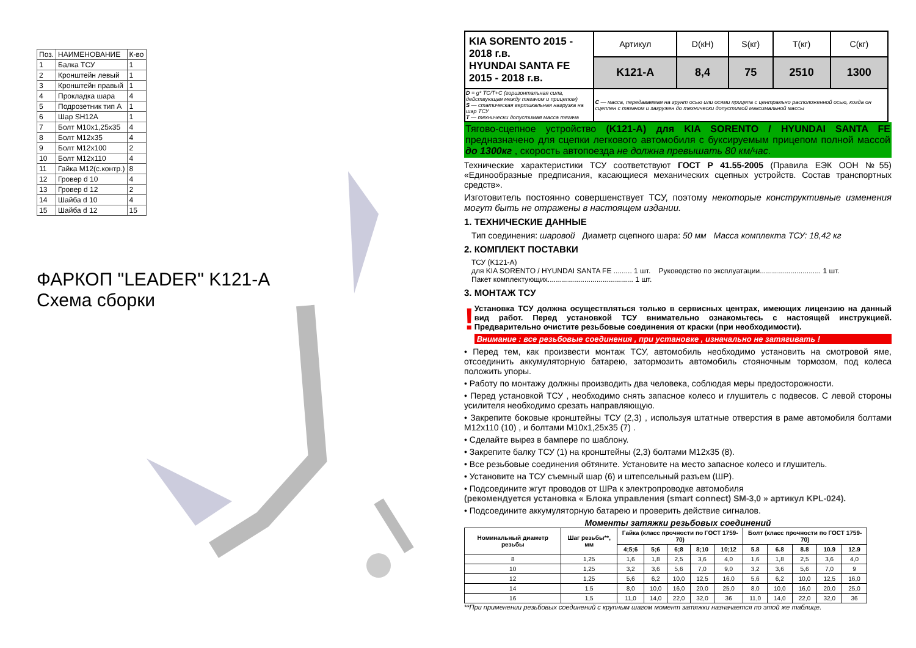| Поз. | НАИМЕНОВАНИЕ | К-во |
| 1 | Балка ТСУ | 1 |
| 2 | Кронштейн левый | 1 |
| 3 | Кронштейн правый | 1 |
| 4 | Прокладка шара | 4 |
| 5 | Подрозетник тип А | 1 |
| 6 | Шар SH12A | 1 |
| 7 | Болт М10х1,25х35 | 4 |
| 8 | Болт М12х35 | 4 |
| 9 | Болт М12х100 | 2 |
| 10 | Болт М12х110 | 4 |
| 11 | Гайка М12(с.контр.) | 8 |
| 12 | Гровер d 10 | 4 |
| 13 | Гровер d 12 | 2 |
| 14 | Шайба d 10 | 4 |
| 15 | Шайба d 12 | 15 |
ФАРКОП "LEADER" K121-A
Схема сборки
| KIA SORENTO 2015 - 2018 г.в. HYUNDAI SANTA FE 2015 - 2018 г.в. | Артикул | D(кН) | S(кг) | T(кг) | C(кг) |
| | K121-A | 8,4 | 75 | 2510 | 1300 |
| D = g* ТС/Т+С (горизонтальная сила, действующая между тягачом и прицепом) S — статическая вертикальная нагрузка на шар ТСУ T — технически допустимая масса тягача | C — масса, передаваемая на грунт осью или осями прицепа с центрально расположенной осью, когда он сцеплен с тягачом и загружен до технически допустимой максимальной массы | | | | |
Тягово-сцепное устройство (K121-A) для KIA SORENTO / HYUNDAI SANTA FE предназначено для сцепки легкового автомобиля с буксируемым прицепом полной массой до 1300кг , скорость автопоезда не должна превышать 80 км/час.
Технические характеристики ТСУ соответствуют ГОСТ Р 41.55-2005 (Правила ЕЭК ООН №55) «Единообразные предписания, касающиеся механических сцепных устройств. Состав транспортных средств».
Изготовитель постоянно совершенствует ТСУ, поэтому некоторые конструктивные изменения могут быть не отражены в настоящем издании.
1. ТЕХНИЧЕСКИЕ ДАННЫЕ
Тип соединения: шаровой Диаметр сцепного шара: 50 мм Масса комплекта ТСУ: 18,42 кг
2. КОМПЛЕКТ ПОСТАВКИ
ТСУ (K121-A)
для KIA SORENTO / HYUNDAI SANTA FE ......... 1 шт. Руководство по эксплуатации.............................. 1 шт.
Пакет комплектующих.......................................... 1 шт.
3. МОНТАЖ ТСУ
!
Установка ТСУ должна осуществляться только в сервисных центрах, имеющих лицензию на данный вид работ. Перед установкой ТСУ внимательно ознакомьтесь с настоящей инструкцией. Предварительно очистите резьбовые соединения от краски (при необходимости).
Внимание : все резьбовые соединения , при установке , изначально не затягивать !
• Перед тем, как произвести монтаж ТСУ, автомобиль необходимо установить на смотровой яме, отсоединить аккумуляторную батарею, затормозить автомобиль стояночным тормозом, под колеса положить упоры.
• Работу по монтажу должны производить два человека, соблюдая меры предосторожности.
• Перед установкой ТСУ , необходимо снять запасное колесо и глушитель с подвесов. С левой стороны усилителя необходимо срезать направляющую.
• Закрепите боковые кронштейны ТСУ (2,3) , используя штатные отверстия в раме автомобиля болтами М12х110 (10) , и болтами М10х1,25х35 (7) .
• Сделайте вырез в бампере по шаблону.
• Закрепите балку ТСУ (1) на кронштейны (2,3) болтами М12х35 (8).
• Все резьбовые соединения обтяните. Установите на место запасное колесо и глушитель.
• Установите на ТСУ съемный шар (6) и штепсельный разъем (ШР).
• Подсоедините жгут проводов от ШРа к электропроводке автомобиля
(рекомендуется установка « Блока управления (smart connect) SM-3,0 » артикул KPL-024).
• Подсоедините аккумуляторную батарею и проверить действие сигналов.
Моменты затяжки резьбовых соединений
| Номинальный диаметр резьбы | Шаг резьбы**, мм | Гайка (класс прочности по ГОСТ 1759-70) | | | | | Болт (класс прочности по ГОСТ 1759-70) | | | | |
| --- | --- | --- | --- | --- | --- | --- | --- | --- | --- | --- | --- |
| | | 4;5;6 | 5;6 | 6;8 | 8;10 | 10;12 | 5.8 | 6.8 | 8.8 | 10.9 | 12.9 |
| 8 | 1,25 | 1,6 | 1,8 | 2,5 | 3,6 | 4,0 | 1,6 | 1,8 | 2,5 | 3,6 | 4,0 |
| 10 | 1,25 | 3,2 | 3,6 | 5,6 | 7,0 | 9,0 | 3,2 | 3,6 | 5,6 | 7,0 | 9 |
| 12 | 1,25 | 5,6 | 6,2 | 10,0 | 12,5 | 16,0 | 5,6 | 6,2 | 10,0 | 12,5 | 16,0 |
| 14 | 1.5 | 8,0 | 10,0 | 16,0 | 20,0 | 25,0 | 8,0 | 10,0 | 16,0 | 20,0 | 25,0 |
| 16 | 1,5 | 11,0 | 14,0 | 22,0 | 32,0 | 36 | 11,0 | 14,0 | 22,0 | 32,0 | 36 |
**При применении резьбовых соединений с крупным шагом момент затяжки назначается по этой же таблице.